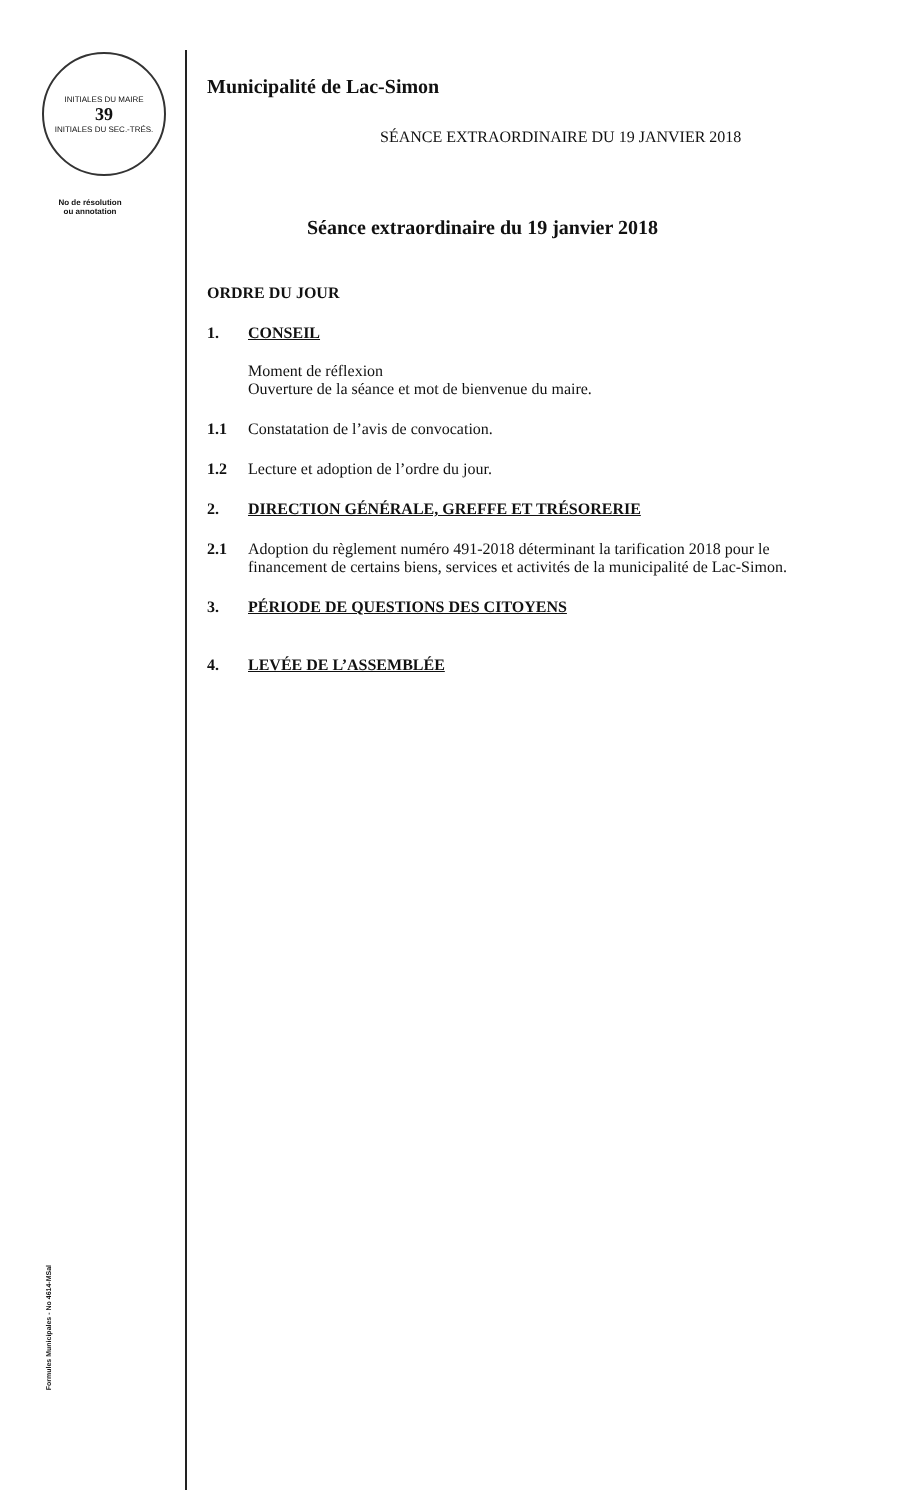INITIALES DU MAIRE
39
INITIALES DU SEC.-TRÉS.
No de résolution
ou annotation
Formules Municipales - No 4614-MSal
Municipalité de Lac-Simon
SÉANCE EXTRAORDINAIRE DU 19 JANVIER 2018
Séance extraordinaire du 19 janvier 2018
ORDRE DU JOUR
1. CONSEIL
Moment de réflexion
Ouverture de la séance et mot de bienvenue du maire.
1.1 Constatation de l’avis de convocation.
1.2 Lecture et adoption de l’ordre du jour.
2. DIRECTION GÉNÉRALE, GREFFE ET TRÉSORERIE
2.1 Adoption du règlement numéro 491-2018 déterminant la tarification 2018 pour le financement de certains biens, services et activités de la municipalité de Lac-Simon.
3. PÉRIODE DE QUESTIONS DES CITOYENS
4. LEVÉE DE L’ASSEMBLÉE